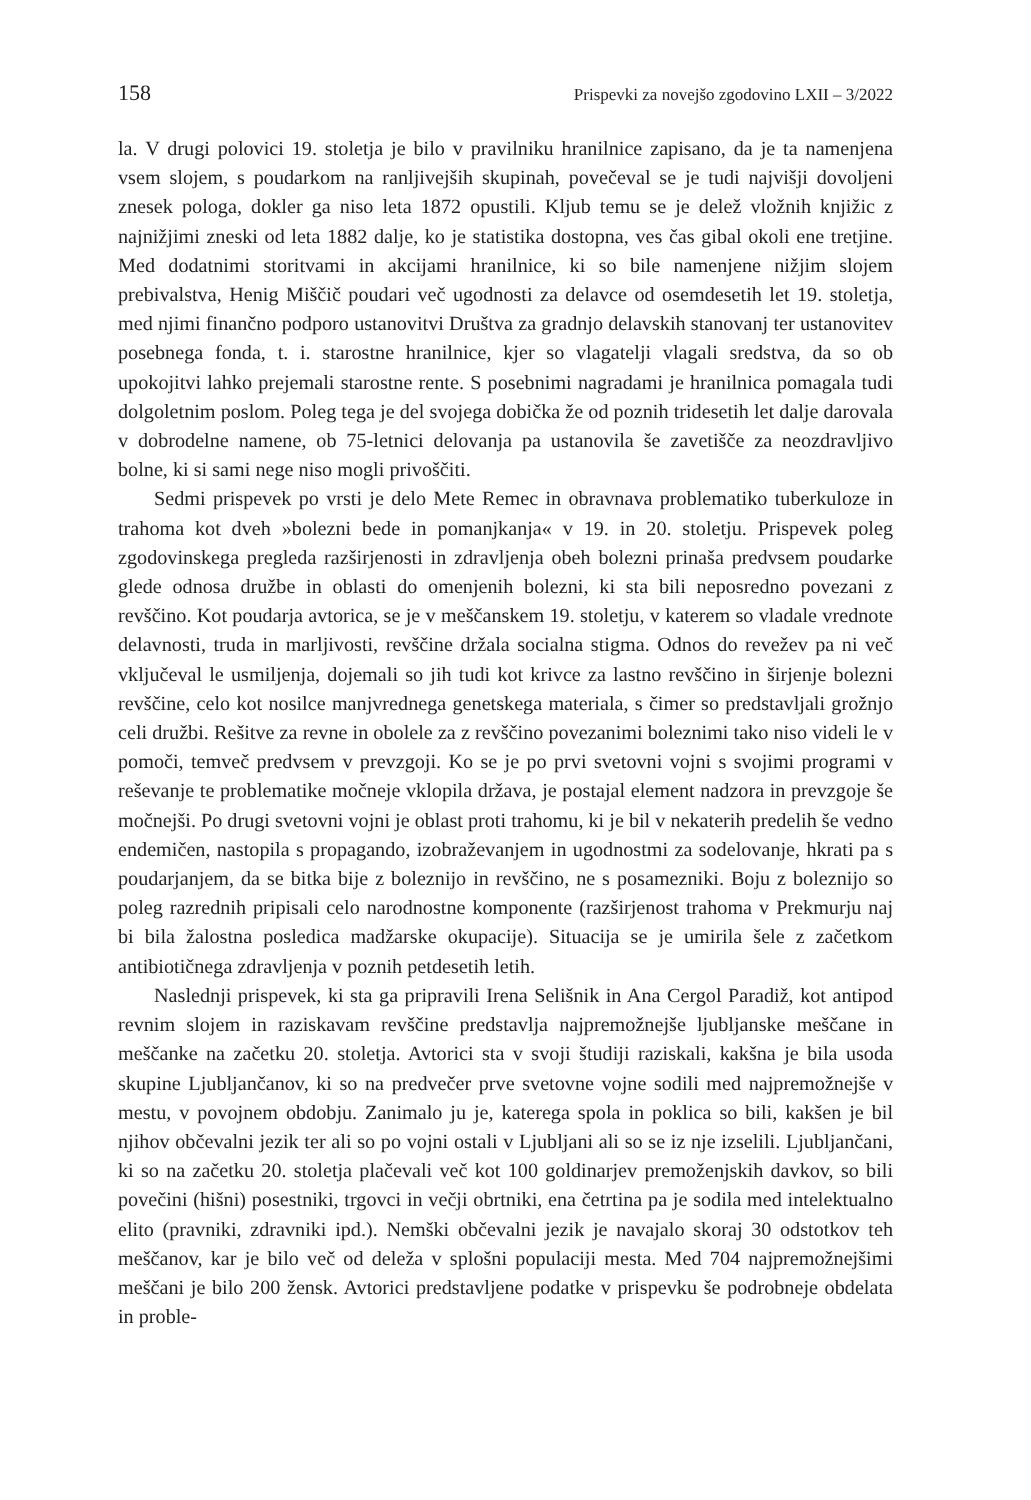158 Prispevki za novejšo zgodovino LXII – 3/2022
la. V drugi polovici 19. stoletja je bilo v pravilniku hranilnice zapisano, da je ta namenjena vsem slojem, s poudarkom na ranljivejših skupinah, povečeval se je tudi najvišji dovoljeni znesek pologa, dokler ga niso leta 1872 opustili. Kljub temu se je delež vložnih knjižic z najnižjimi zneski od leta 1882 dalje, ko je statistika dostopna, ves čas gibal okoli ene tretjine. Med dodatnimi storitvami in akcijami hranilnice, ki so bile namenjene nižjim slojem prebivalstva, Henig Miščič poudari več ugodnosti za delavce od osemdesetih let 19. stoletja, med njimi finančno podporo ustanovitvi Društva za gradnjo delavskih stanovanj ter ustanovitev posebnega fonda, t. i. starostne hranilnice, kjer so vlagatelji vlagali sredstva, da so ob upokojitvi lahko prejemali starostne rente. S posebnimi nagradami je hranilnica pomagala tudi dolgoletnim poslom. Poleg tega je del svojega dobička že od poznih tridesetih let dalje darovala v dobrodelne namene, ob 75-letnici delovanja pa ustanovila še zavetišče za neozdravljivo bolne, ki si sami nege niso mogli privoščiti.
Sedmi prispevek po vrsti je delo Mete Remec in obravnava problematiko tuberkuloze in trahoma kot dveh »bolezni bede in pomanjkanja« v 19. in 20. stoletju. Prispevek poleg zgodovinskega pregleda razširjenosti in zdravljenja obeh bolezni prinaša predvsem poudarke glede odnosa družbe in oblasti do omenjenih bolezni, ki sta bili neposredno povezani z revščino. Kot poudarja avtorica, se je v meščanskem 19. stoletju, v katerem so vladale vrednote delavnosti, truda in marljivosti, revščine držala socialna stigma. Odnos do revežev pa ni več vključeval le usmiljenja, dojemali so jih tudi kot krivce za lastno revščino in širjenje bolezni revščine, celo kot nosilce manjvrednega genetskega materiala, s čimer so predstavljali grožnjo celi družbi. Rešitve za revne in obolele za z revščino povezanimi boleznimi tako niso videli le v pomoči, temveč predvsem v prevzgoji. Ko se je po prvi svetovni vojni s svojimi programi v reševanje te problematike močneje vklopila država, je postajal element nadzora in prevzgoje še močnejši. Po drugi svetovni vojni je oblast proti trahomu, ki je bil v nekaterih predelih še vedno endemičen, nastopila s propagando, izobraževanjem in ugodnostmi za sodelovanje, hkrati pa s poudarjanjem, da se bitka bije z boleznijo in revščino, ne s posamezniki. Boju z boleznijo so poleg razrednih pripisali celo narodnostne komponente (razširjenost trahoma v Prekmurju naj bi bila žalostna posledica madžarske okupacije). Situacija se je umirila šele z začetkom antibiotičnega zdravljenja v poznih petdesetih letih.
Naslednji prispevek, ki sta ga pripravili Irena Selišnik in Ana Cergol Paradiž, kot antipod revnim slojem in raziskavam revščine predstavlja najpremožnejše ljubljanske meščane in meščanke na začetku 20. stoletja. Avtorici sta v svoji študiji raziskali, kakšna je bila usoda skupine Ljubljančanov, ki so na predvečer prve svetovne vojne sodili med najpremožnejše v mestu, v povojnem obdobju. Zanimalo ju je, katerega spola in poklica so bili, kakšen je bil njihov občevalni jezik ter ali so po vojni ostali v Ljubljani ali so se iz nje izselili. Ljubljančani, ki so na začetku 20. stoletja plačevali več kot 100 goldinarjev premoženjskih davkov, so bili povečini (hišni) posestniki, trgovci in večji obrtniki, ena četrtina pa je sodila med intelektualno elito (pravniki, zdravniki ipd.). Nemški občevalni jezik je navajalo skoraj 30 odstotkov teh meščanov, kar je bilo več od deleža v splošni populaciji mesta. Med 704 najpremožnejšimi meščani je bilo 200 žensk. Avtorici predstavljene podatke v prispevku še podrobneje obdelata in proble-